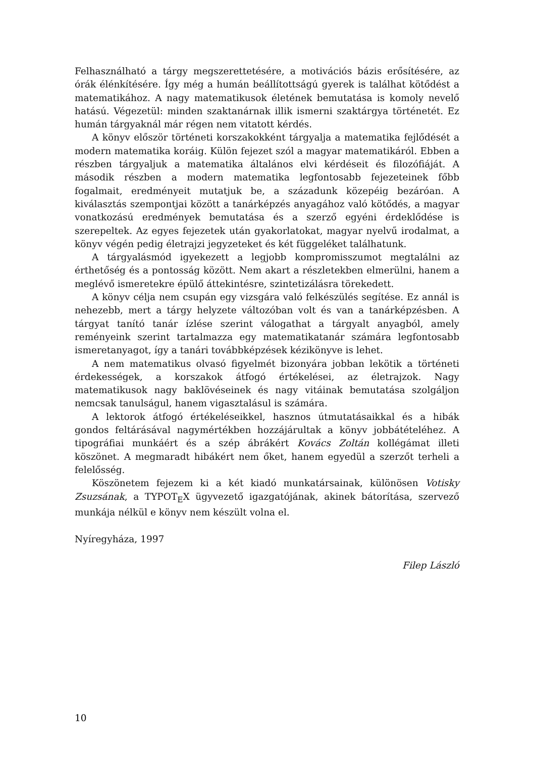Felhasználható a tárgy megszerettetésére, a motivációs bázis erősítésére, az órák élénkítésére. Így még a humán beállítottságú gyerek is találhat kötődést a matematikához. A nagy matematikusok életének bemutatása is komoly nevelő hatású. Végezetül: minden szaktanárnak illik ismerni szaktárgya történetét. Ez humán tárgyaknál már régen nem vitatott kérdés.
A könyv először történeti korszakokként tárgyalja a matematika fejlődését a modern matematika koráig. Külön fejezet szól a magyar matematikáról. Ebben a részben tárgyaljuk a matematika általános elvi kérdéseit és filozófiáját. A második részben a modern matematika legfontosabb fejezeteinek főbb fogalmait, eredményeit mutatjuk be, a századunk közepéig bezáróan. A kiválasztás szempontjai között a tanárképzés anyagához való kötődés, a magyar vonatkozású eredmények bemutatása és a szerző egyéni érdeklődése is szerepeltek. Az egyes fejezetek után gyakorlatokat, magyar nyelvű irodalmat, a könyv végén pedig életrajzi jegyzeteket és két függeléket találhatunk.
A tárgyalásmód igyekezett a legjobb kompromisszumot megtalálni az érthetőség és a pontosság között. Nem akart a részletekben elmerülni, hanem a meglévő ismeretekre épülő áttekintésre, szintetizálásra törekedett.
A könyv célja nem csupán egy vizsgára való felkészülés segítése. Ez annál is nehezebb, mert a tárgy helyzete változóban volt és van a tanárképzésben. A tárgyat tanító tanár ízlése szerint válogathat a tárgyalt anyagból, amely reményeink szerint tartalmazza egy matematikatanár számára legfontosabb ismeretanyagot, így a tanári továbbképzések kézikönyve is lehet.
A nem matematikus olvasó figyelmét bizonyára jobban lekötik a történeti érdekességek, a korszakok átfogó értékelései, az életrajzok. Nagy matematikusok nagy baklövéseinek és nagy vitáinak bemutatása szolgáljon nemcsak tanulságul, hanem vigasztalásul is számára.
A lektorok átfogó értékeléseikkel, hasznos útmutatásaikkal és a hibák gondos feltárásával nagymértékben hozzájárultak a könyv jobbátételéhez. A tipográfiai munkáért és a szép ábrákért Kovács Zoltán kollégámat illeti köszönet. A megmaradt hibákért nem őket, hanem egyedül a szerzőt terheli a felelősség.
Köszönetem fejezem ki a két kiadó munkatársainak, különösen Votisky Zsuzsának, a TYPOT<sub>E</sub>X ügyvezető igazgatójának, akinek bátorítása, szervező munkája nélkül e könyv nem készült volna el.
Nyíregyháza, 1997
Filep László
10